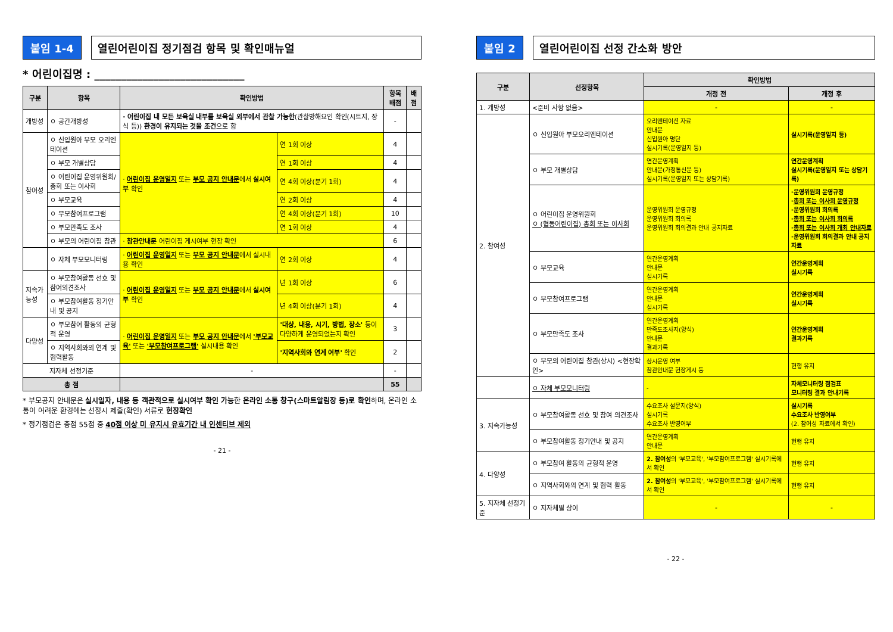붙임 1-4 열린어린이집 정기점검 항목 및 확인매뉴얼
* 어린이집명 : ____________________________
| 구분 | 항목 | 확인방법 | | 항목배점 | 배점 |
| --- | --- | --- | --- | --- | --- |
| 개방성 | ㅇ 공간개방성 | · 어린이집 내 모든 보육실 내부를 보육실 외부에서 관찰 가능한 (관찰방해요인 확인(시트지, 장식 등)) 환경이 유지되는 것을 조건 으로 함 | | - | |
| 참여성 | ㅇ 신입원아 부모 오리엔테이션 | · 어린이집 운영일지 또는 부모 공지 안내문 에서 실시여부 확인 | 연 1회 이상 | 4 | |
| | ㅇ 부모 개별상담 | | 연 1회 이상 | 4 | |
| | ㅇ 어린이집 운영위원회/ 총회 또는 이사회 | | 연 4회 이상(분기 1회) | 4 | |
| | ㅇ 부모교육 | | 연 2회 이상 | 4 | |
| | ㅇ 부모참여프로그램 | | 연 4회 이상(분기 1회) | 10 | |
| | ㅇ 부모만족도 조사 | | 연 1회 이상 | 4 | |
| | ㅇ 부모의 어린이집 참관 | · 참관안내문 어린이집 게시여부 현장 확인 | | 6 | |
| | ㅇ 자체 부모모니터링 | · 어린이집 운영일지 또는 부모 공지 안내문 에서 실시내용 확인 | 연 2회 이상 | 4 | |
| 지속가능성 | ㅇ 부모참여활동 선호 및 참여의견조사 | · 어린이집 운영일지 또는 부모 공지 안내문 에서 실시여부 확인 | 년 1회 이상 | 6 | |
| | ㅇ 부모참여활동 정기안내 및 공지 | | 년 4회 이상(분기 1회) | 4 | |
| 다양성 | ㅇ 부모참여 활동의 균형적 운영 | · 어린이집 운영일지 또는 부모 공지 안내문 에서 '부모교육' 또는 '부모참여프로그램' 실시내용 확인 | '대상, 내용, 시기, 방법, 장소' 등이 다양하게 운영되었는지 확인 | 3 | |
| | ㅇ 지역사회와의 연계 및 협력활동 | | '지역사회와 연계 여부' 확인 | 2 | |
| 지자체 선정기준 | | - | | - | |
| 총 점 | | | | 55 | |
* 부모공지 안내문은 실시일자, 내용 등 객관적으로 실시여부 확인 가능한 온라인 소통 창구(스마트알림장 등)로 확인하며, 온라인 소통이 어려운 환경에는 선정시 제출(확인) 서류로 현장확인
* 정기점검은 총점 55점 중 40점 이상 미 유지시 유효기간 내 인센티브 제외
- 21 -
붙임 2 열린어린이집 선정 간소화 방안
| 구분 | 선정항목 | 확인방법 | |
| --- | --- | --- | --- |
| | | 개정 전 | 개정 후 |
| 1. 개방성 | <준비 사항 없음> | - | - |
| 2. 참여성 | ㅇ 신입원아 부모오리엔테이션 | 오리엔테이션 자료 안내문 신입원아 명단 실시기록(운영일지 등) | 실시기록(운영일지 등) |
| | ㅇ 부모 개별상담 | 연간운영계획 안내문(가정통신문 등) 실시기록(운영일지 또는 상담기록) | 연간운영계획 실시기록(운영일지 또는 상담기록) |
| | ㅇ 어린이집 운영위원회 ㅇ (협동어린이집) 총회 또는 이사회 | 운영위원회 운영규정 운영위원회 회의록 운영위원회 회의결과 안내 공지자료 | ·운영위원회 운영규정 · 총회 또는 이사회 운영규정 ·운영위원회 회의록 · 총회 또는 이사회 회의록 · 총회 또는 이사회 개최 안내자료 ·운영위원회 회의결과 안내 공지자료 |
| | ㅇ 부모교육 | 연간운영계획 안내문 실시기록 | 연간운영계획 실시기록 |
| | ㅇ 부모참여프로그램 | 연간운영계획 안내문 실시기록 | 연간운영계획 실시기록 |
| | ㅇ 부모만족도 조사 | 연간운영계획 만족도조사지(양식) 안내문 결과기록 | 연간운영계획 결과기록 |
| | ㅇ 부모의 어린이집 참관(상시) <현장확인> | 상시운영 여부 참관안내문 현장게시 등 | 현행 유지 |
| | ㅇ 자체 부모모니터링 | - | 자체모니터링 점검표 모니터링 결과 안내기록 |
| 3. 지속가능성 | ㅇ 부모참여활동 선호 및 참여 의견조사 | 수요조사 설문지(양식) 실시기록 수요조사 반영여부 | 실시기록 수요조사 반영여부 (2. 참여성 자료에서 확인) |
| | ㅇ 부모참여활동 정기안내 및 공지 | 연간운영계획 안내문 | 현행 유지 |
| 4. 다양성 | ㅇ 부모참여 활동의 균형적 운영 | 2. 참여성 의 '부모교육', '부모참여프로그램' 실시기록에서 확인 | 현행 유지 |
| | ㅇ 지역사회와의 연계 및 협력 활동 | 2. 참여성 의 '부모교육', '부모참여프로그램' 실시기록에서 확인 | 현행 유지 |
| 5. 지자체 선정기준 | ㅇ 지자체별 상이 | - | - |
- 22 -